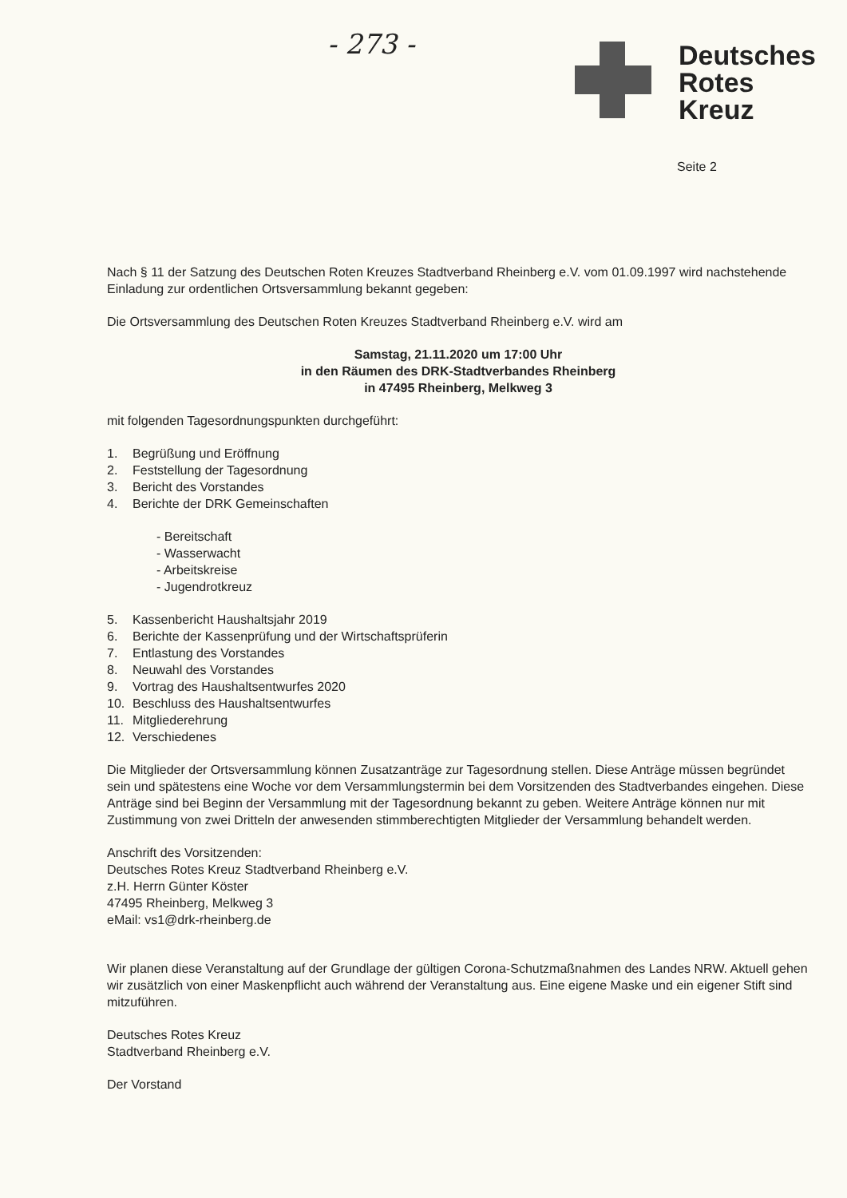- 273 -
Deutsches
Rotes
Kreuz
Seite 2
Nach § 11 der Satzung des Deutschen Roten Kreuzes Stadtverband Rheinberg e.V. vom 01.09.1997 wird nachstehende Einladung zur ordentlichen Ortsversammlung bekannt gegeben:
Die Ortsversammlung des Deutschen Roten Kreuzes Stadtverband Rheinberg e.V. wird am
Samstag, 21.11.2020 um 17:00 Uhr
in den Räumen des DRK-Stadtverbandes Rheinberg
in 47495 Rheinberg, Melkweg 3
mit folgenden Tagesordnungspunkten durchgeführt:
1. Begrüßung und Eröffnung
2. Feststellung der Tagesordnung
3. Bericht des Vorstandes
4. Berichte der DRK Gemeinschaften
- Bereitschaft
- Wasserwacht
- Arbeitskreise
- Jugendrotkreuz
5. Kassenbericht Haushaltsjahr 2019
6. Berichte der Kassenprüfung und der Wirtschaftsprüferin
7. Entlastung des Vorstandes
8. Neuwahl des Vorstandes
9. Vortrag des Haushaltsentwurfes 2020
10. Beschluss des Haushaltsentwurfes
11. Mitgliederehrung
12. Verschiedenes
Die Mitglieder der Ortsversammlung können Zusatzanträge zur Tagesordnung stellen. Diese Anträge müssen begründet sein und spätestens eine Woche vor dem Versammlungstermin bei dem Vorsitzenden des Stadtverbandes eingehen. Diese Anträge sind bei Beginn der Versammlung mit der Tagesordnung bekannt zu geben. Weitere Anträge können nur mit Zustimmung von zwei Dritteln der anwesenden stimmberechtigten Mitglieder der Versammlung behandelt werden.
Anschrift des Vorsitzenden:
Deutsches Rotes Kreuz Stadtverband Rheinberg e.V.
z.H. Herrn Günter Köster
47495 Rheinberg, Melkweg 3
eMail: vs1@drk-rheinberg.de
Wir planen diese Veranstaltung auf der Grundlage der gültigen Corona-Schutzmaßnahmen des Landes NRW. Aktuell gehen wir zusätzlich von einer Maskenpflicht auch während der Veranstaltung aus. Eine eigene Maske und ein eigener Stift sind mitzuführen.
Deutsches Rotes Kreuz
Stadtverband Rheinberg e.V.
Der Vorstand